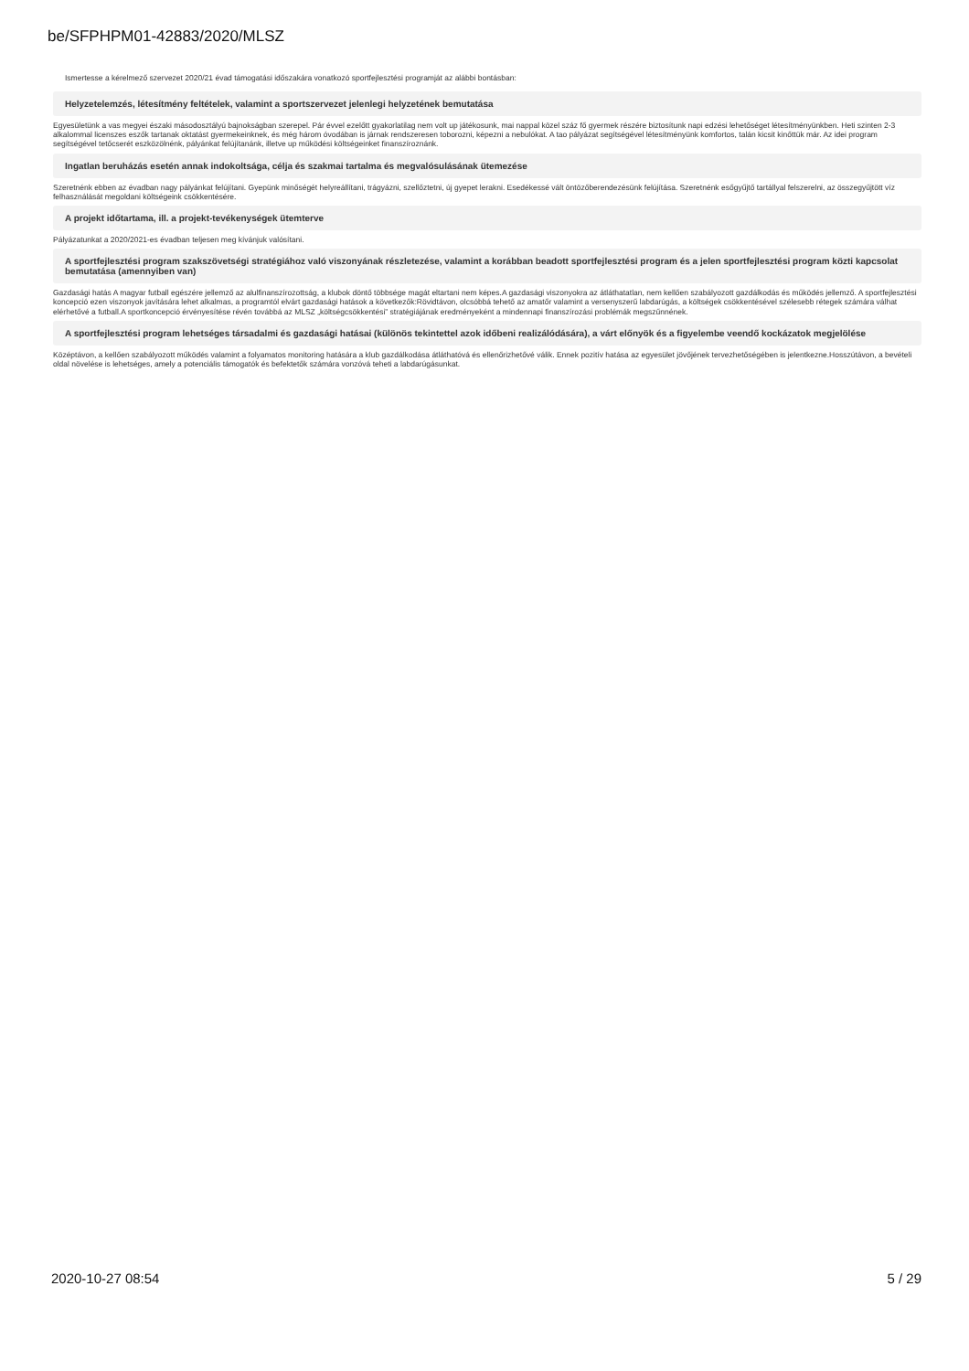be/SFPHPM01-42883/2020/MLSZ
Ismertesse a kérelmező szervezet 2020/21 évad támogatási időszakára vonatkozó sportfejlesztési programját az alábbi bontásban:
Helyzetelemzés, létesítmény feltételek, valamint a sportszervezet jelenlegi helyzetének bemutatása
Egyesületünk a vas megyei északi másodosztályú bajnokságban szerepel. Pár évvel ezelőtt gyakorlatilag nem volt up játékosunk, mai nappal közel száz fő gyermek részére biztosítunk napi edzési lehetőséget létesítményünkben. Heti szinten 2-3 alkalommal licenszes eszők tartanak oktatást gyermekeinknek, és még három óvodában is járnak rendszeresen toborozni, képezni a nebulókat. A tao pályázat segítségével létesítményünk komfortos, talán kicsit kinőttük már. Az idei program segítségével tetőcserét eszközölnénk, pályánkat felújítanánk, illetve up működési költségeinket finanszíroznánk.
Ingatlan beruházás esetén annak indokoltsága, célja és szakmai tartalma és megvalósulásának ütemezése
Szeretnénk ebben az évadban nagy pályánkat felújítani. Gyepünk minőségét helyreállítani, trágyázni, szellőztetni, új gyepet lerakni. Esedékessé vált öntözőberendezésünk felújítása. Szeretnénk esőgyűjtő tartállyal felszerelni, az összegyűjtött víz felhasználását megoldani költségeink csökkentésére.
A projekt időtartama, ill. a projekt-tevékenységek ütemterve
Pályázatunkat a 2020/2021-es évadban teljesen meg kívánjuk valósítani.
A sportfejlesztési program szakszövetségi stratégiához való viszonyának részletezése, valamint a korábban beadott sportfejlesztési program és a jelen sportfejlesztési program közti kapcsolat bemutatása (amennyiben van)
Gazdasági hatás A magyar futball egészére jellemző az alulfinanszírozottság, a klubok döntő többsége magát eltartani nem képes.A gazdasági viszonyokra az átláthatatlan, nem kellően szabályozott gazdálkodás és működés jellemző. A sportfejlesztési koncepció ezen viszonyok javítására lehet alkalmas, a programtól elvárt gazdasági hatások a következők:Rövidtávon, olcsóbbá tehető az amatőr valamint a versenyszerű labdarúgás, a költségek csökkentésével szélesebb rétegek számára válhat elérhetővé a futball.A sportkoncepció érvényesítése révén továbbá az MLSZ „költségcsökkentési” stratégiájának eredményeként a mindennapi finanszírozási problémák megszűnnének.
A sportfejlesztési program lehetséges társadalmi és gazdasági hatásai (különös tekintettel azok időbeni realizálódására), a várt előnyök és a figyelembe veendő kockázatok megjelölése
Középtávon, a kellően szabályozott működés valamint a folyamatos monitoring hatására a klub gazdálkodása átláthatóvá és ellenőrizhetővé válik. Ennek pozitív hatása az egyesület jövőjének tervezhetőségében is jelentkezne.Hosszútávon, a bevételi oldal növelése is lehetséges, amely a potenciális támogatók és befektetők számára vonzóvá teheti a labdarúgásunkat.
2020-10-27 08:54 5 / 29